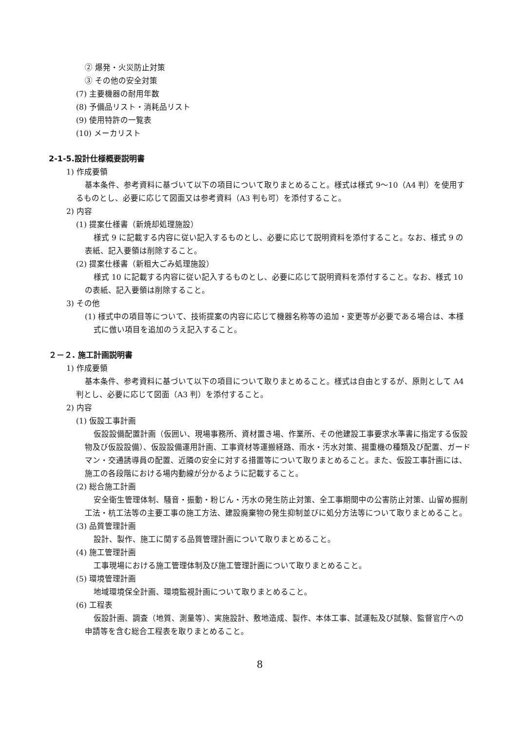② 爆発・火災防止対策
③ その他の安全対策
(7) 主要機器の耐用年数
(8) 予備品リスト・消耗品リスト
(9) 使用特許の一覧表
(10) メーカリスト
2-1-5.設計仕様概要説明書
1) 作成要領
基本条件、参考資料に基づいて以下の項目について取りまとめること。様式は様式 9～10（A4 判）を使用するものとし、必要に応じて図面又は参考資料（A3 判も可）を添付すること。
2) 内容
(1) 提案仕様書（新焼却処理施設）
様式 9 に記載する内容に従い記入するものとし、必要に応じて説明資料を添付すること。なお、様式 9 の表紙、記入要領は削除すること。
(2) 提案仕様書（新粗大ごみ処理施設）
様式 10 に記載する内容に従い記入するものとし、必要に応じて説明資料を添付すること。なお、様式 10 の表紙、記入要領は削除すること。
3) その他
(1) 様式中の項目等について、技術提案の内容に応じて機器名称等の追加・変更等が必要である場合は、本様式に倣い項目を追加のうえ記入すること。
２－２. 施工計画説明書
1) 作成要領
基本条件、参考資料に基づいて以下の項目について取りまとめること。様式は自由とするが、原則として A4 判とし、必要に応じて図面（A3 判）を添付すること。
2) 内容
(1) 仮設工事計画
仮設設備配置計画（仮囲い、現場事務所、資材置き場、作業所、その他建設工事要求水準書に指定する仮設物及び仮設設備）、仮設設備運用計画、工事資材等運搬経路、雨水・汚水対策、揚重機の種類及び配置、ガードマン・交通誘導員の配置、近隣の安全に対する措置等について取りまとめること。また、仮設工事計画には、施工の各段階における場内動線が分かるように記載すること。
(2) 総合施工計画
安全衛生管理体制、騒音・振動・粉じん・汚水の発生防止対策、全工事期間中の公害防止対策、山留め掘削工法・杭工法等の主要工事の施工方法、建設廃棄物の発生抑制並びに処分方法等について取りまとめること。
(3) 品質管理計画
設計、製作、施工に関する品質管理計画について取りまとめること。
(4) 施工管理計画
工事現場における施工管理体制及び施工管理計画について取りまとめること。
(5) 環境管理計画
地域環境保全計画、環境監視計画について取りまとめること。
(6) 工程表
仮設計画、調査（地質、測量等）、実施設計、敷地造成、製作、本体工事、試運転及び試験、監督官庁への申請等を含む総合工程表を取りまとめること。
8